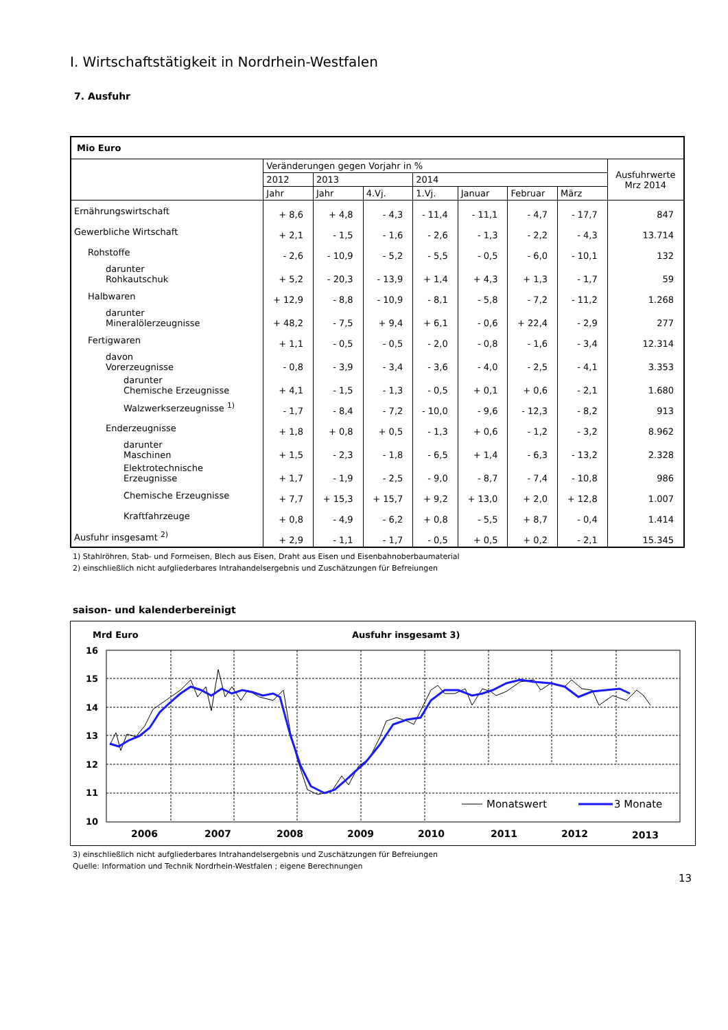I. Wirtschaftstätigkeit in Nordrhein-Westfalen
7. Ausfuhr
| Mio Euro | | | | | | | | |
| --- | --- | --- | --- | --- | --- | --- | --- | --- |
| | Veränderungen gegen Vorjahr in % | | | | | | | Ausfuhrwerte Mrz 2014 |
| | 2012 | 2013 | | 2014 | | | | |
| | Jahr | Jahr | 4.Vj. | 1.Vj. | Januar | Februar | März | |
| Ernährungswirtschaft | + 8,6 | + 4,8 | - 4,3 | - 11,4 | - 11,1 | - 4,7 | - 17,7 | 847 |
| Gewerbliche Wirtschaft | + 2,1 | - 1,5 | - 1,6 | - 2,6 | - 1,3 | - 2,2 | - 4,3 | 13.714 |
| Rohstoffe | - 2,6 | - 10,9 | - 5,2 | - 5,5 | - 0,5 | - 6,0 | - 10,1 | 132 |
| darunter Rohkautschuk | + 5,2 | - 20,3 | - 13,9 | + 1,4 | + 4,3 | + 1,3 | - 1,7 | 59 |
| Halbwaren | + 12,9 | - 8,8 | - 10,9 | - 8,1 | - 5,8 | - 7,2 | - 11,2 | 1.268 |
| darunter Mineralölerzeugnisse | + 48,2 | - 7,5 | + 9,4 | + 6,1 | - 0,6 | + 22,4 | - 2,9 | 277 |
| Fertigwaren | + 1,1 | - 0,5 | - 0,5 | - 2,0 | - 0,8 | - 1,6 | - 3,4 | 12.314 |
| davon Vorerzeugnisse | - 0,8 | - 3,9 | - 3,4 | - 3,6 | - 4,0 | - 2,5 | - 4,1 | 3.353 |
| darunter Chemische Erzeugnisse | + 4,1 | - 1,5 | - 1,3 | - 0,5 | + 0,1 | + 0,6 | - 2,1 | 1.680 |
| Walzwerkserzeugnisse <sup>1)</sup> | - 1,7 | - 8,4 | - 7,2 | - 10,0 | - 9,6 | - 12,3 | - 8,2 | 913 |
| Enderzeugnisse | + 1,8 | + 0,8 | + 0,5 | - 1,3 | + 0,6 | - 1,2 | - 3,2 | 8.962 |
| darunter Maschinen | + 1,5 | - 2,3 | - 1,8 | - 6,5 | + 1,4 | - 6,3 | - 13,2 | 2.328 |
| Elektrotechnische Erzeugnisse | + 1,7 | - 1,9 | - 2,5 | - 9,0 | - 8,7 | - 7,4 | - 10,8 | 986 |
| Chemische Erzeugnisse | + 7,7 | + 15,3 | + 15,7 | + 9,2 | + 13,0 | + 2,0 | + 12,8 | 1.007 |
| Kraftfahrzeuge | + 0,8 | - 4,9 | - 6,2 | + 0,8 | - 5,5 | + 8,7 | - 0,4 | 1.414 |
| Ausfuhr insgesamt <sup>2)</sup> | + 2,9 | - 1,1 | - 1,7 | - 0,5 | + 0,5 | + 0,2 | - 2,1 | 15.345 |
1) Stahlröhren, Stab- und Formeisen, Blech aus Eisen, Draht aus Eisen und Eisenbahnoberbaumaterial
2) einschließlich nicht aufgliederbares Intrahandelsergebnis und Zuschätzungen für Befreiungen
saison- und kalenderbereinigt
Mrd Euro
Ausfuhr insgesamt 3)
16
15
14
13
12
11
10
Monatswert
3 Monate
2006
2007
2008
2009
2010
2011
2012
2013
3) einschließlich nicht aufgliederbares Intrahandelsergebnis und Zuschätzungen für Befreiungen
Quelle: Information und Technik Nordrhein-Westfalen ; eigene Berechnungen
13